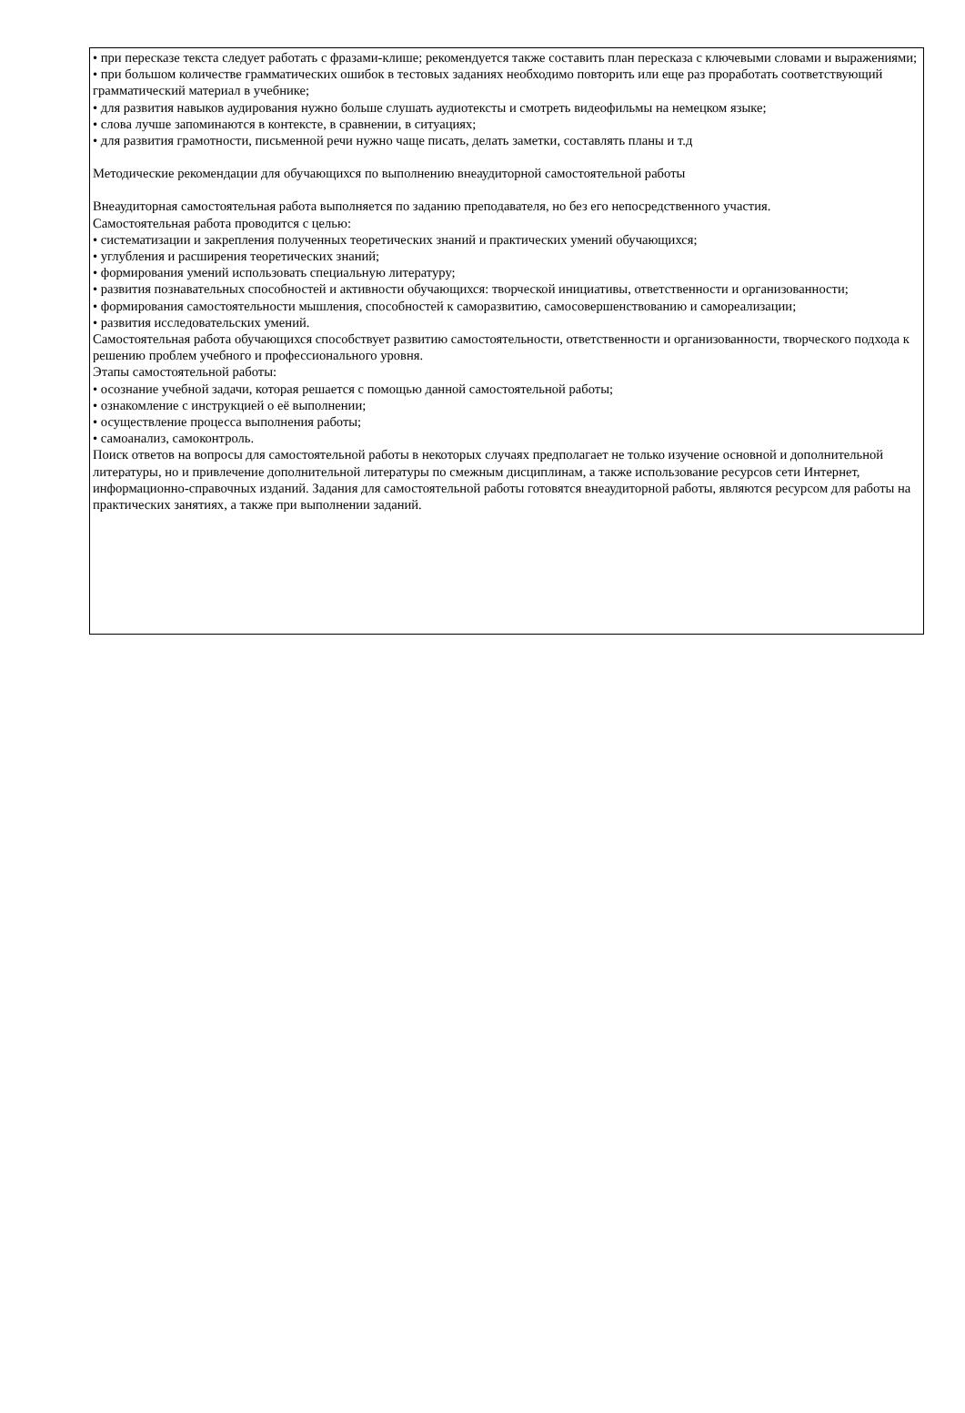• при пересказе текста следует работать с фразами-клише; рекомендуется также составить план пересказа с ключевыми словами и выражениями;
• при большом количестве грамматических ошибок в тестовых заданиях необходимо повторить или еще раз проработать соответствующий грамматический материал в учебнике;
• для развития навыков аудирования нужно больше слушать аудиотексты и смотреть видеофильмы на немецком языке;
• слова лучше запоминаются в контексте, в сравнении, в ситуациях;
• для развития грамотности, письменной речи нужно чаще писать, делать заметки, составлять планы и т.д
Методические рекомендации для обучающихся по выполнению внеаудиторной самостоятельной работы
Внеаудиторная самостоятельная работа выполняется по заданию преподавателя, но без его непосредственного участия.
Самостоятельная работа проводится с целью:
• систематизации и закрепления полученных теоретических знаний и практических умений обучающихся;
• углубления и расширения теоретических знаний;
• формирования умений использовать специальную литературу;
• развития познавательных способностей и активности обучающихся: творческой инициативы, ответственности и организованности;
• формирования самостоятельности мышления, способностей к саморазвитию, самосовершенствованию и самореализации;
• развития исследовательских умений.
Самостоятельная работа обучающихся способствует развитию самостоятельности, ответственности и организованности, творческого подхода к решению проблем учебного и профессионального уровня.
Этапы самостоятельной работы:
• осознание учебной задачи, которая решается с помощью данной самостоятельной работы;
• ознакомление с инструкцией о её выполнении;
• осуществление процесса выполнения работы;
• самоанализ, самоконтроль.
Поиск ответов на вопросы для самостоятельной работы в некоторых случаях предполагает не только изучение основной и дополнительной литературы, но и привлечение дополнительной литературы по смежным дисциплинам, а также использование ресурсов сети Интернет, информационно-справочных изданий. Задания для самостоятельной работы готовятся внеаудиторной работы, являются ресурсом для работы на практических занятиях, а также при выполнении заданий.